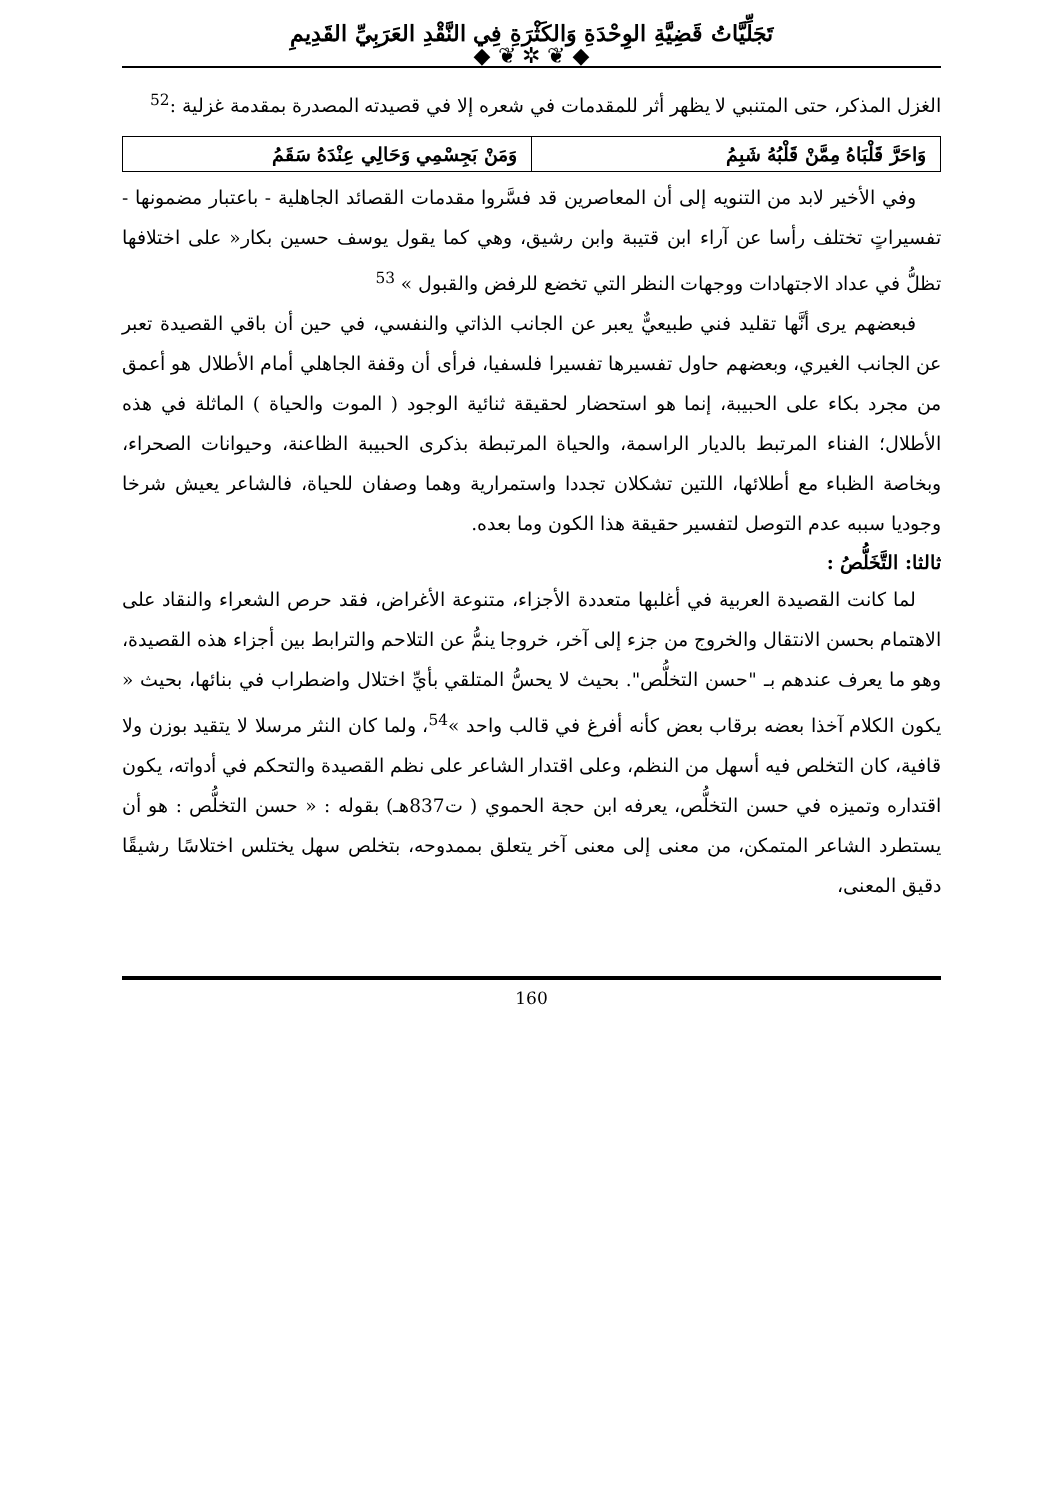تَجَلِّيَّاتُ قَضِيَّةِ الوِحْدَةِ وَالكَثْرَةِ فِي النَّقْدِ العَرَبِيِّ القَدِيمِ
◆ ❦ ✲ ❦ ◆
الغزل المذكر، حتى المتنبي لا يظهر أثر للمقدمات في شعره إلا في قصيدته المصدرة بمقدمة غزلية :<sup>52</sup>
| وَاحَرَّ قَلْبَاهُ مِمَّنْ قَلْبُهُ شَبِمُ | وَمَنْ بَجِسْمِي وَحَالِي عِنْدَهُ سَقَمُ |
وفي الأخير لابد من التنويه إلى أن المعاصرين قد فسَّروا مقدمات القصائد الجاهلية - باعتبار مضمونها - تفسيراتٍ تختلف رأسا عن آراء ابن قتيبة وابن رشيق، وهي كما يقول يوسف حسين بكار« على اختلافها تظلُّ في عداد الاجتهادات ووجهات النظر التي تخضع للرفض والقبول » <sup>53</sup>
فبعضهم يرى أنَّها تقليد فني طبيعيٌّ يعبر عن الجانب الذاتي والنفسي، في حين أن باقي القصيدة تعبر عن الجانب الغيري، وبعضهم حاول تفسيرها تفسيرا فلسفيا، فرأى أن وقفة الجاهلي أمام الأطلال هو أعمق من مجرد بكاء على الحبيبة، إنما هو استحضار لحقيقة ثنائية الوجود ( الموت والحياة ) الماثلة في هذه الأطلال؛ الفناء المرتبط بالديار الراسمة، والحياة المرتبطة بذكرى الحبيبة الظاعنة، وحيوانات الصحراء، وبخاصة الظباء مع أطلائها، اللتين تشكلان تجددا واستمرارية وهما وصفان للحياة، فالشاعر يعيش شرخا وجوديا سببه عدم التوصل لتفسير حقيقة هذا الكون وما بعده.
ثالثا: التَّخَلُّصُ :
لما كانت القصيدة العربية في أغلبها متعددة الأجزاء، متنوعة الأغراض، فقد حرص الشعراء والنقاد على الاهتمام بحسن الانتقال والخروج من جزء إلى آخر، خروجا ينمُّ عن التلاحم والترابط بين أجزاء هذه القصيدة، وهو ما يعرف عندهم بـ "حسن التخلُّص". بحيث لا يحسُّ المتلقي بأيِّ اختلال واضطراب في بنائها، بحيث « يكون الكلام آخذا بعضه برقاب بعض كأنه أفرغ في قالب واحد »<sup>54</sup>، ولما كان النثر مرسلا لا يتقيد بوزن ولا قافية، كان التخلص فيه أسهل من النظم، وعلى اقتدار الشاعر على نظم القصيدة والتحكم في أدواته، يكون اقتداره وتميزه في حسن التخلُّص، يعرفه ابن حجة الحموي ( ت837هـ) بقوله : « حسن التخلُّص : هو أن يستطرد الشاعر المتمكن، من معنى إلى معنى آخر يتعلق بممدوحه، بتخلص سهل يختلس اختلاسًا رشيقًا دقيق المعنى،
160